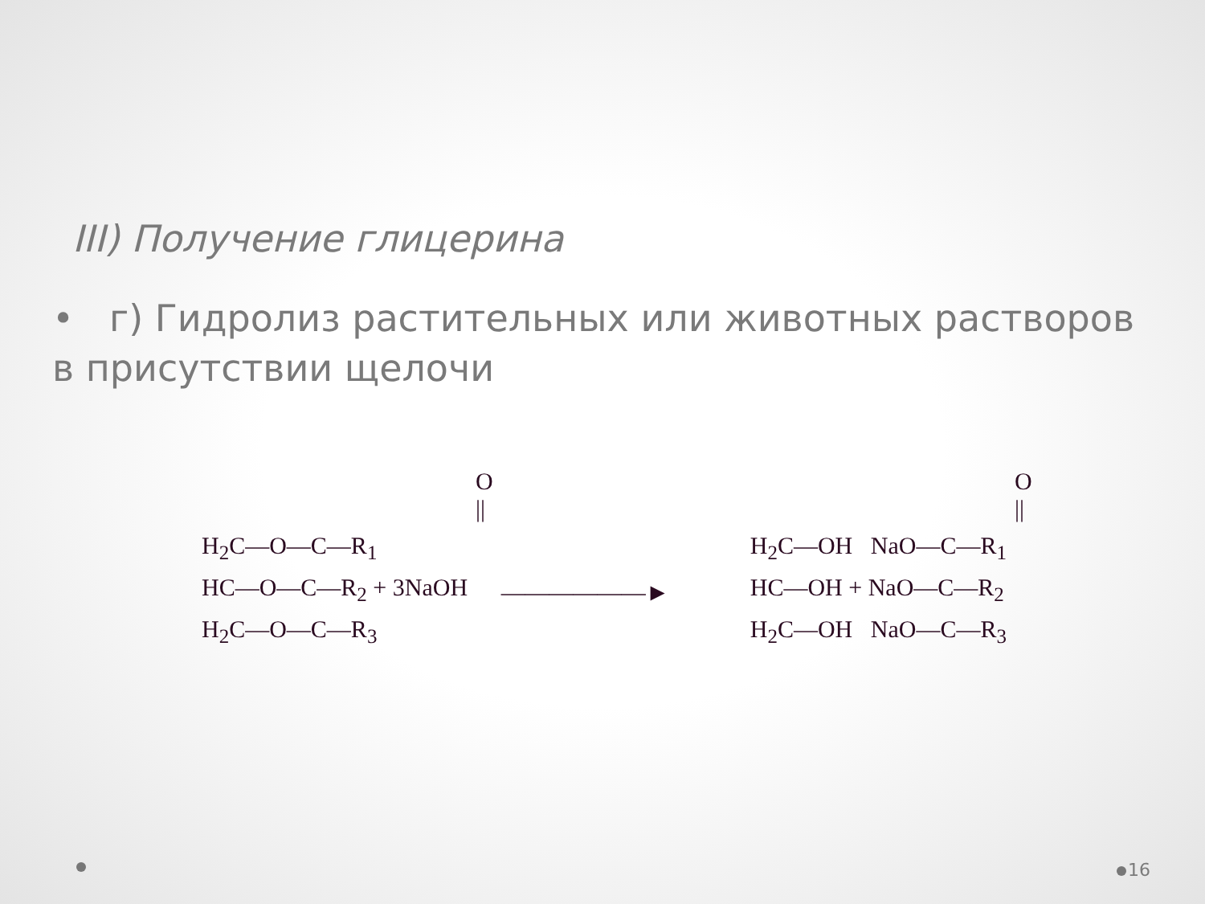III) Получение глицерина
• г) Гидролиз растительных или животных растворов в присутствии щелочи
| | O // | | | O // |
| H<sub>2</sub>C—O—C—R<sub>1</sub> | | | H<sub>2</sub>C—OH NaO—C—R<sub>1</sub> | |
| HC—O—C—R<sub>2</sub> + 3NaOH | | ——————► | HC—OH + NaO—C—R<sub>2</sub> | |
| H<sub>2</sub>C—O—C—R<sub>3</sub> | | | H<sub>2</sub>C—OH NaO—C—R<sub>3</sub> | |
16